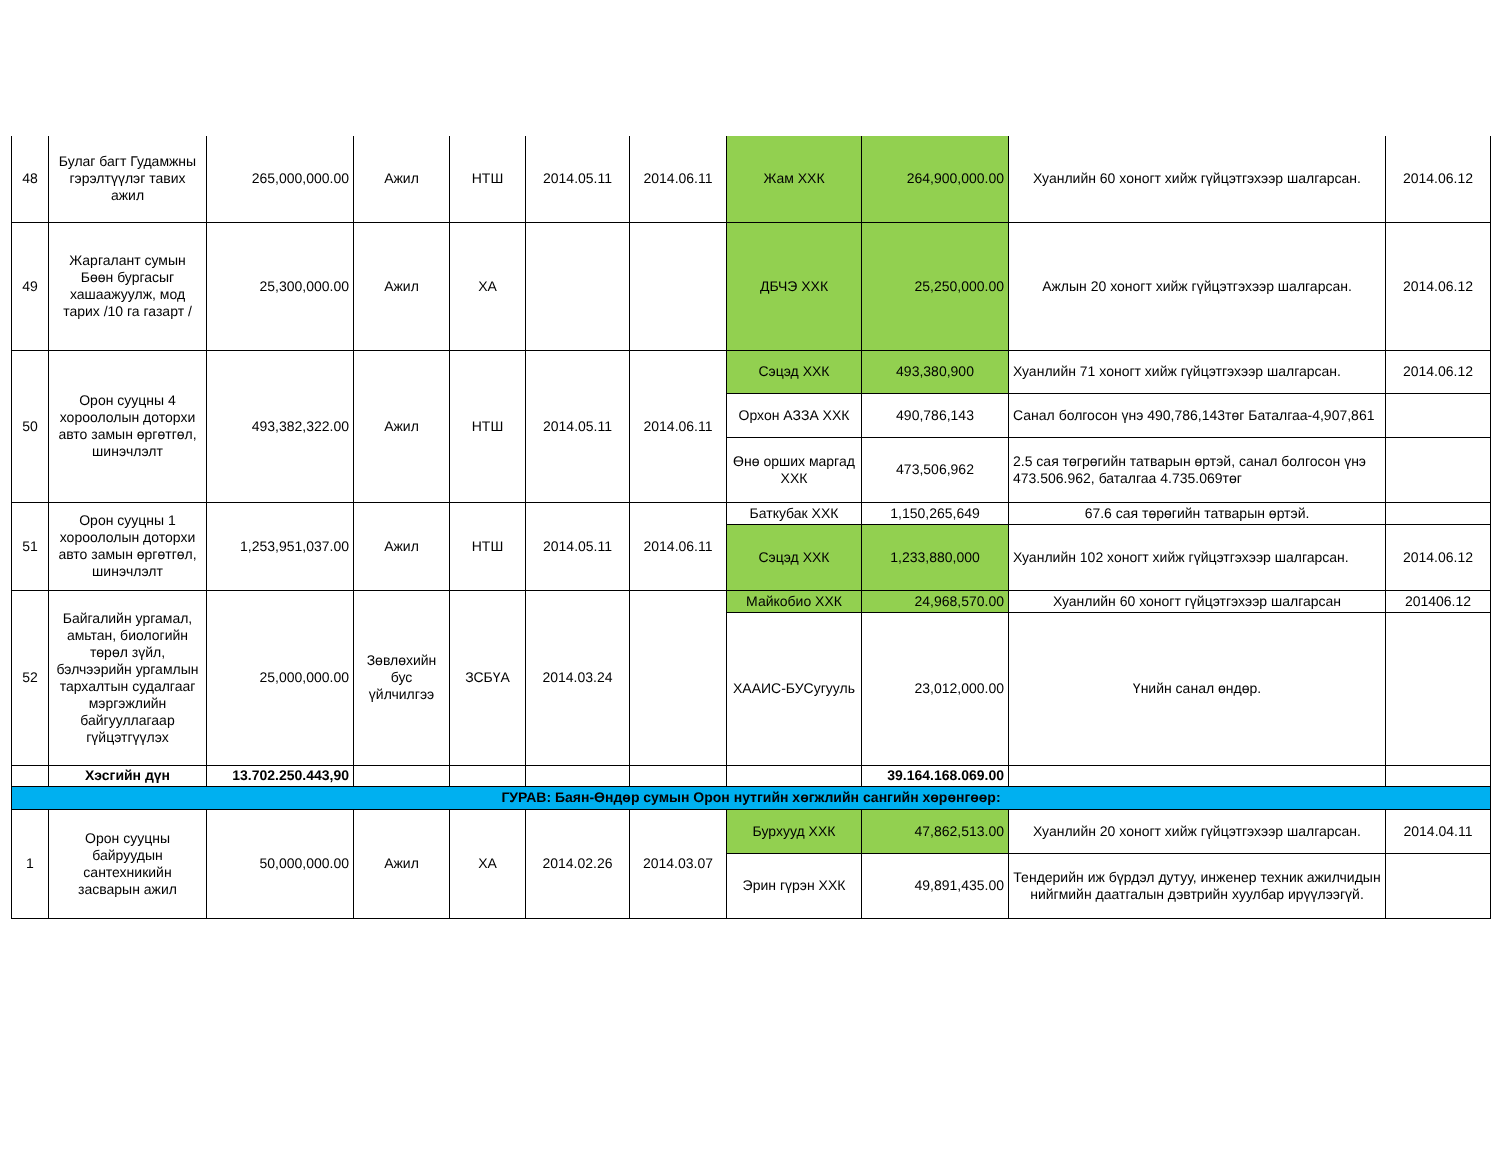| 48 | Булаг багт Гудамжны гэрэлтүүлэг тавих ажил | 265,000,000.00 | Ажил | НТШ | 2014.05.11 | 2014.06.11 | Жам ХХК | 264,900,000.00 | Хуанлийн 60 хоногт хийж гүйцэтгэхээр шалгарсан. | 2014.06.12 |
| 49 | Жаргалант сумын Бөөн бургасыг хашаажуулж, мод тарих /10 га газарт / | 25,300,000.00 | Ажил | ХА | | | ДБЧЭ ХХК | 25,250,000.00 | Ажлын 20 хоногт хийж гүйцэтгэхээр шалгарсан. | 2014.06.12 |
| 50 | Орон сууцны 4 хороололын доторхи авто замын өргөтгөл, шинэчлэлт | 493,382,322.00 | Ажил | НТШ | 2014.05.11 | 2014.06.11 | Сэцэд ХХК | 493,380,900 | Хуанлийн 71 хоногт хийж гүйцэтгэхээр шалгарсан. | 2014.06.12 |
| | | | | | | | Орхон АЗЗА ХХК | 490,786,143 | Санал болгосон үнэ 490,786,143төг Баталгаа-4,907,861 | |
| | | | | | | | Өнө орших маргад ХХК | 473,506,962 | 2.5 сая төгрөгийн татварын өртэй, санал болгосон үнэ 473.506.962, баталгаа 4.735.069төг | |
| 51 | Орон сууцны 1 хороололын доторхи авто замын өргөтгөл, шинэчлэлт | 1,253,951,037.00 | Ажил | НТШ | 2014.05.11 | 2014.06.11 | Баткубак ХХК | 1,150,265,649 | 67.6 сая төрөгийн татварын өртэй. | |
| | | | | | | | Сэцэд ХХК | 1,233,880,000 | Хуанлийн 102 хоногт хийж гүйцэтгэхээр шалгарсан. | 2014.06.12 |
| 52 | Байгалийн ургамал, амьтан, биологийн төрөл зүйл, бэлчээрийн ургамлын тархалтын судалгааг мэргэжлийн байгууллагаар гүйцэтгүүлэх | 25,000,000.00 | Зөвлөхийн бус үйлчилгээ | ЗСБҮА | 2014.03.24 | | Майкобио ХХК | 24,968,570.00 | Хуанлийн 60 хоногт гүйцэтгэхээр шалгарсан | 201406.12 |
| | | | | | | | ХААИС-БУСугууль | 23,012,000.00 | Үнийн санал өндөр. | |
| | Хэсгийн дүн | 13.702.250.443,90 | | | | | | 39.164.168.069.00 | | |
| ГУРАВ: Баян-Өндөр сумын Орон нутгийн хөгжлийн сангийн хөрөнгөөр: | | | | | | | | | | |
| 1 | Орон сууцны байруудын сантехникийн засварын ажил | 50,000,000.00 | Ажил | ХА | 2014.02.26 | 2014.03.07 | Бурхууд ХХК | 47,862,513.00 | Хуанлийн 20 хоногт хийж гүйцэтгэхээр шалгарсан. | 2014.04.11 |
| | | | | | | | Эрин гүрэн ХХК | 49,891,435.00 | Тендерийн иж бүрдэл дутуу, инженер техник ажилчидын нийгмийн даатгалын дэвтрийн хуулбар ирүүлээгүй. | |